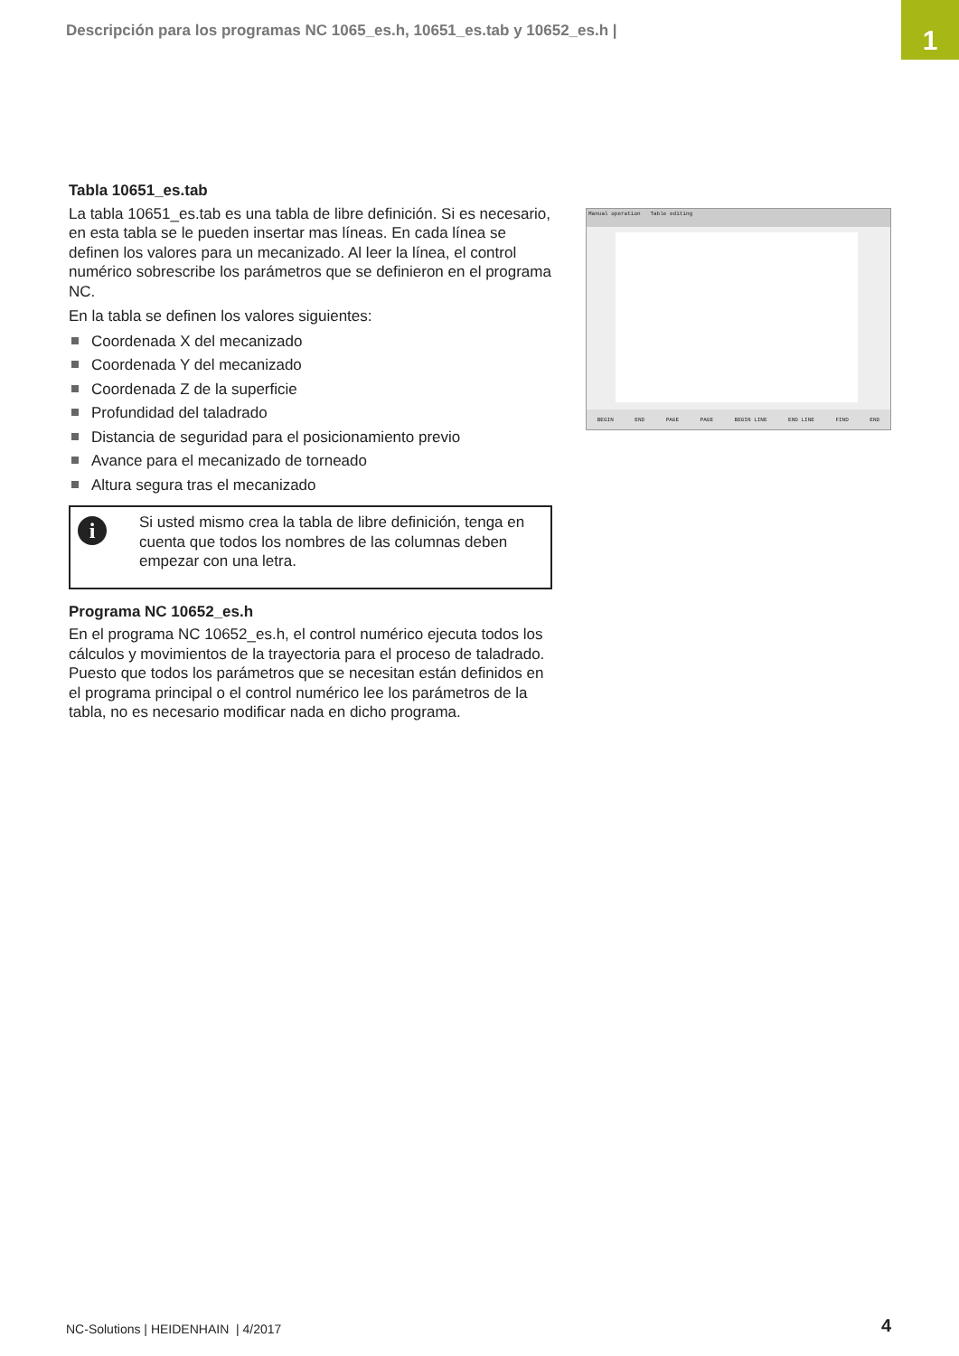Descripción para los programas NC 1065_es.h, 10651_es.tab y 10652_es.h |
1
Tabla 10651_es.tab
La tabla 10651_es.tab es una tabla de libre definición. Si es necesario, en esta tabla se le pueden insertar mas líneas. En cada línea se definen los valores para un mecanizado. Al leer la línea, el control numérico sobrescribe los parámetros que se definieron en el programa NC.
En la tabla se definen los valores siguientes:
Coordenada X del mecanizado
Coordenada Y del mecanizado
Coordenada Z de la superficie
Profundidad del taladrado
Distancia de seguridad para el posicionamiento previo
Avance para el mecanizado de torneado
Altura segura tras el mecanizado
i
Si usted mismo crea la tabla de libre definición, tenga en cuenta que todos los nombres de las columnas deben empezar con una letra.
Programa NC 10652_es.h
En el programa NC 10652_es.h, el control numérico ejecuta todos los cálculos y movimientos de la trayectoria para el proceso de taladrado. Puesto que todos los parámetros que se necesitan están definidos en el programa principal o el control numérico lee los parámetros de la tabla, no es necesario modificar nada en dicho programa.
Manual operation Table editing
BEGIN END PAGE PAGE BEGIN LINE END LINE FIND END
NC-Solutions | HEIDENHAIN | 4/2017
4